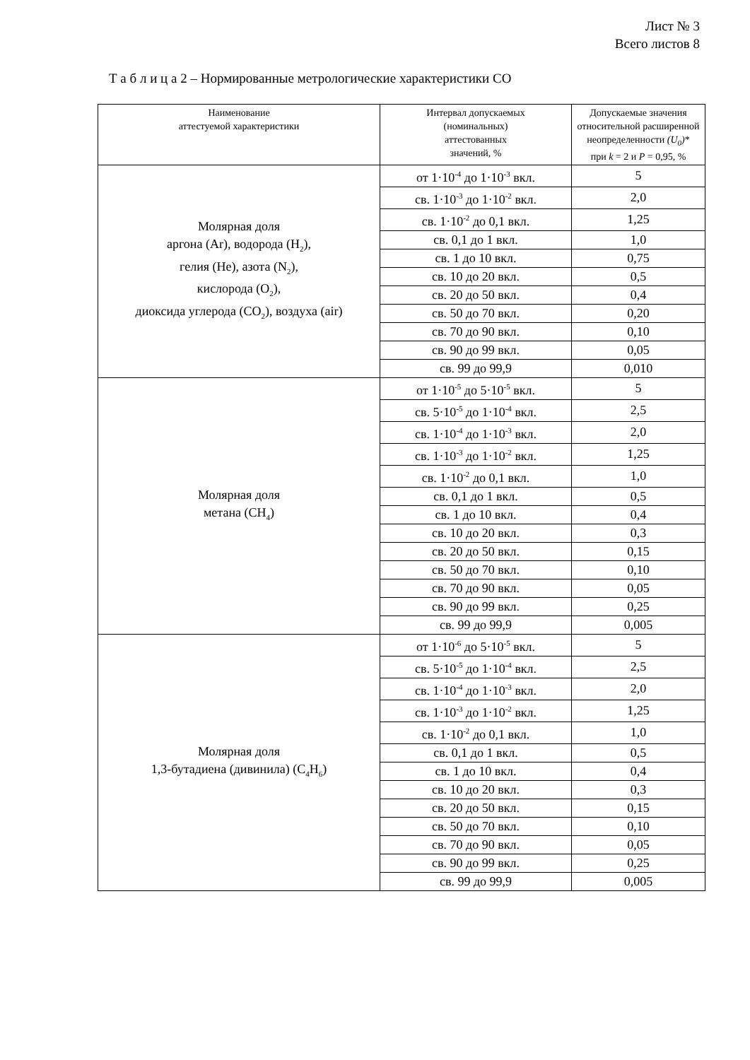Лист № 3
Всего листов 8
Т а б л и ц а 2 – Нормированные метрологические характеристики СО
| Наименование аттестуемой характеристики | Интервал допускаемых (номинальных) аттестованных значений, % | Допускаемые значения относительной расширенной неопределенности (U<sub>0</sub>) * при k = 2 и P = 0,95, % |
| --- | --- | --- |
| Молярная доля аргона (Ar), водорода (H<sub>2</sub>), гелия (He), азота (N<sub>2</sub>), кислорода (O<sub>2</sub>), диоксида углерода (CO<sub>2</sub>), воздуха (air) | от 1·10<sup>-4</sup> до 1·10<sup>-3</sup> вкл. | 5 |
| | св. 1·10<sup>-3</sup> до 1·10<sup>-2</sup> вкл. | 2,0 |
| | св. 1·10<sup>-2</sup> до 0,1 вкл. | 1,25 |
| | св. 0,1 до 1 вкл. | 1,0 |
| | св. 1 до 10 вкл. | 0,75 |
| | св. 10 до 20 вкл. | 0,5 |
| | св. 20 до 50 вкл. | 0,4 |
| | св. 50 до 70 вкл. | 0,20 |
| | св. 70 до 90 вкл. | 0,10 |
| | св. 90 до 99 вкл. | 0,05 |
| | св. 99 до 99,9 | 0,010 |
| Молярная доля метана (CH<sub>4</sub>) | от 1·10<sup>-5</sup> до 5·10<sup>-5</sup> вкл. | 5 |
| | св. 5·10<sup>-5</sup> до 1·10<sup>-4</sup> вкл. | 2,5 |
| | св. 1·10<sup>-4</sup> до 1·10<sup>-3</sup> вкл. | 2,0 |
| | св. 1·10<sup>-3</sup> до 1·10<sup>-2</sup> вкл. | 1,25 |
| | св. 1·10<sup>-2</sup> до 0,1 вкл. | 1,0 |
| | св. 0,1 до 1 вкл. | 0,5 |
| | св. 1 до 10 вкл. | 0,4 |
| | св. 10 до 20 вкл. | 0,3 |
| | св. 20 до 50 вкл. | 0,15 |
| | св. 50 до 70 вкл. | 0,10 |
| | св. 70 до 90 вкл. | 0,05 |
| | св. 90 до 99 вкл. | 0,25 |
| | св. 99 до 99,9 | 0,005 |
| Молярная доля 1,3-бутадиена (дивинила) (C<sub>4</sub>H<sub>6</sub>) | от 1·10<sup>-6</sup> до 5·10<sup>-5</sup> вкл. | 5 |
| | св. 5·10<sup>-5</sup> до 1·10<sup>-4</sup> вкл. | 2,5 |
| | св. 1·10<sup>-4</sup> до 1·10<sup>-3</sup> вкл. | 2,0 |
| | св. 1·10<sup>-3</sup> до 1·10<sup>-2</sup> вкл. | 1,25 |
| | св. 1·10<sup>-2</sup> до 0,1 вкл. | 1,0 |
| | св. 0,1 до 1 вкл. | 0,5 |
| | св. 1 до 10 вкл. | 0,4 |
| | св. 10 до 20 вкл. | 0,3 |
| | св. 20 до 50 вкл. | 0,15 |
| | св. 50 до 70 вкл. | 0,10 |
| | св. 70 до 90 вкл. | 0,05 |
| | св. 90 до 99 вкл. | 0,25 |
| | св. 99 до 99,9 | 0,005 |